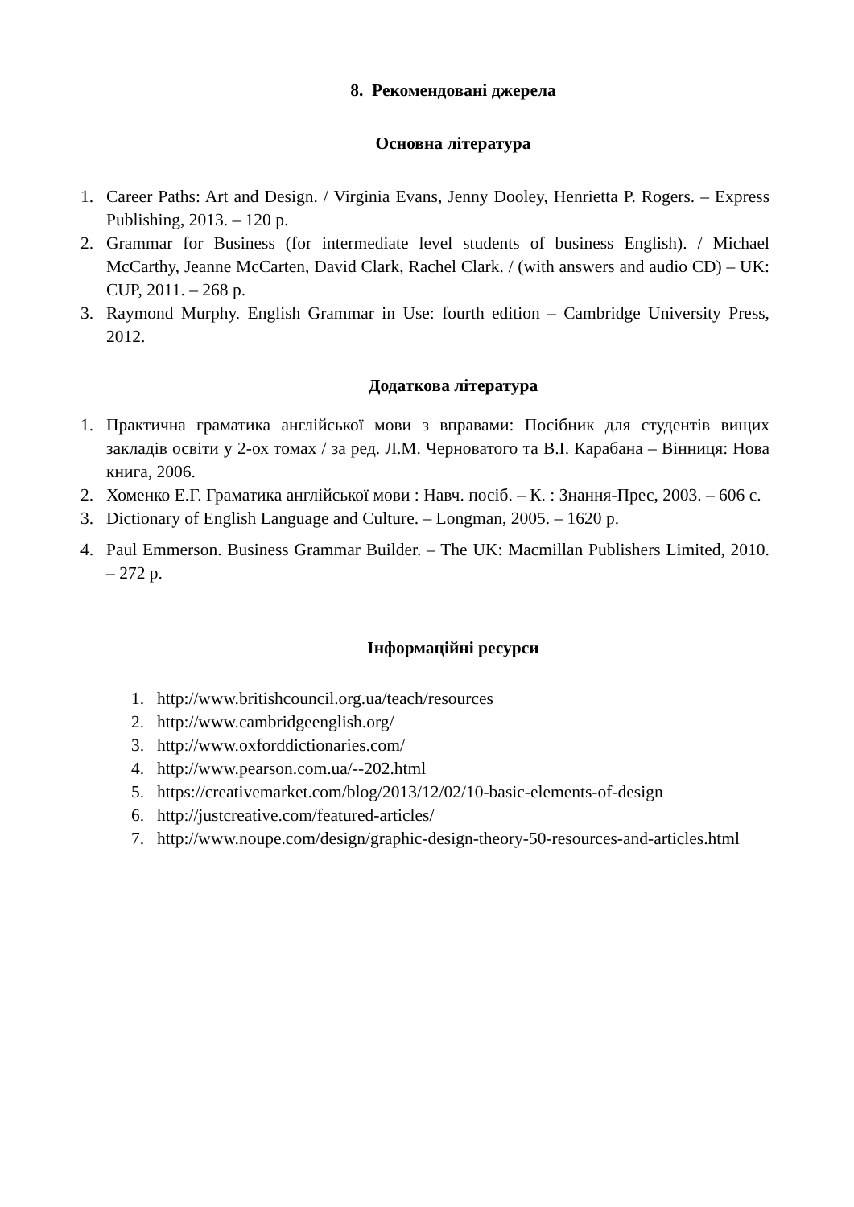8. Рекомендовані джерела
Основна література
1. Career Paths: Art and Design. / Virginia Evans, Jenny Dooley, Henrietta P. Rogers. – Express Publishing, 2013. – 120 p.
2. Grammar for Business (for intermediate level students of business English). / Michael McCarthy, Jeanne McCarten, David Clark, Rachel Clark. / (with answers and audio CD) – UK: CUP, 2011. – 268 p.
3. Raymond Murphy. English Grammar in Use: fourth edition – Cambridge University Press, 2012.
Додаткова література
1. Практична граматика англійської мови з вправами: Посібник для студентів вищих закладів освіти у 2-ох томах / за ред. Л.М. Черноватого та В.І. Карабана – Вінниця: Нова книга, 2006.
2. Хоменко Е.Г. Граматика англійської мови : Навч. посіб. – К. : Знання-Прес, 2003. – 606 с.
3. Dictionary of English Language and Culture. – Longman, 2005. – 1620 p.
4. Paul Emmerson. Business Grammar Builder. – The UK: Macmillan Publishers Limited, 2010. – 272 p.
Інформаційні ресурси
1. http://www.britishcouncil.org.ua/teach/resources
2. http://www.cambridgeenglish.org/
3. http://www.oxforddictionaries.com/
4. http://www.pearson.com.ua/--202.html
5. https://creativemarket.com/blog/2013/12/02/10-basic-elements-of-design
6. http://justcreative.com/featured-articles/
7. http://www.noupe.com/design/graphic-design-theory-50-resources-and-articles.html